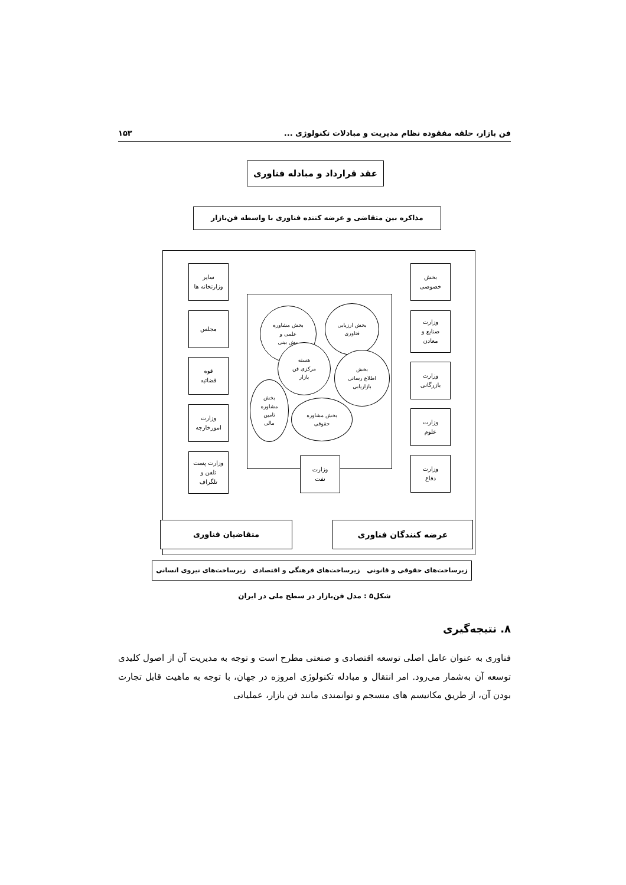فن بازار، حلقه مفقوده نظام مدیریت و مبادلات تکنولوژی ... ۱۵۳
عقد قرارداد و مبادله فناوری
مذاکره بین متقاضی و عرضه کننده فناوری با واسطه فن‌بازار
بخش
خصوصی
وزارت
صنایع و
معادن
وزارت
بازرگانی
وزارت
علوم
وزارت
دفاع
سایر
وزارتخانه ها
مجلس
قوه
قضائیه
وزارت
امورخارجه
وزارت پست
تلفن و
تلگراف
وزارت
نفت
بخش مشاوره
علمی و
پیش بینی
بخش ارزیابی
فناوری
هسته
مرکزی فن
بازار
بخش
اطلاع رسانی
بازاریابی
بخش
مشاوره
تامین
مالی
بخش مشاوره
حقوقی
عرضه کنندگان فناوری
متقاضیان فناوری
زیرساخت‌های حقوقی و قانونی زیرساخت‌های فرهنگی و اقتصادی زیرساخت‌های نیروی انسانی
شکل۵ : مدل فن‌بازار در سطح ملی در ایران
۸. نتیجه‌گیری
فناوری به عنوان عامل اصلی توسعه اقتصادی و صنعتی مطرح است و توجه به مدیریت آن از اصول کلیدی توسعه آن به‌شمار می‌رود. امر انتقال و مبادله تکنولوژی امروزه در جهان، با توجه به ماهیت قابل تجارت بودن آن، از طریق مکانیسم های منسجم و توانمندی مانند فن بازار، عملیاتی